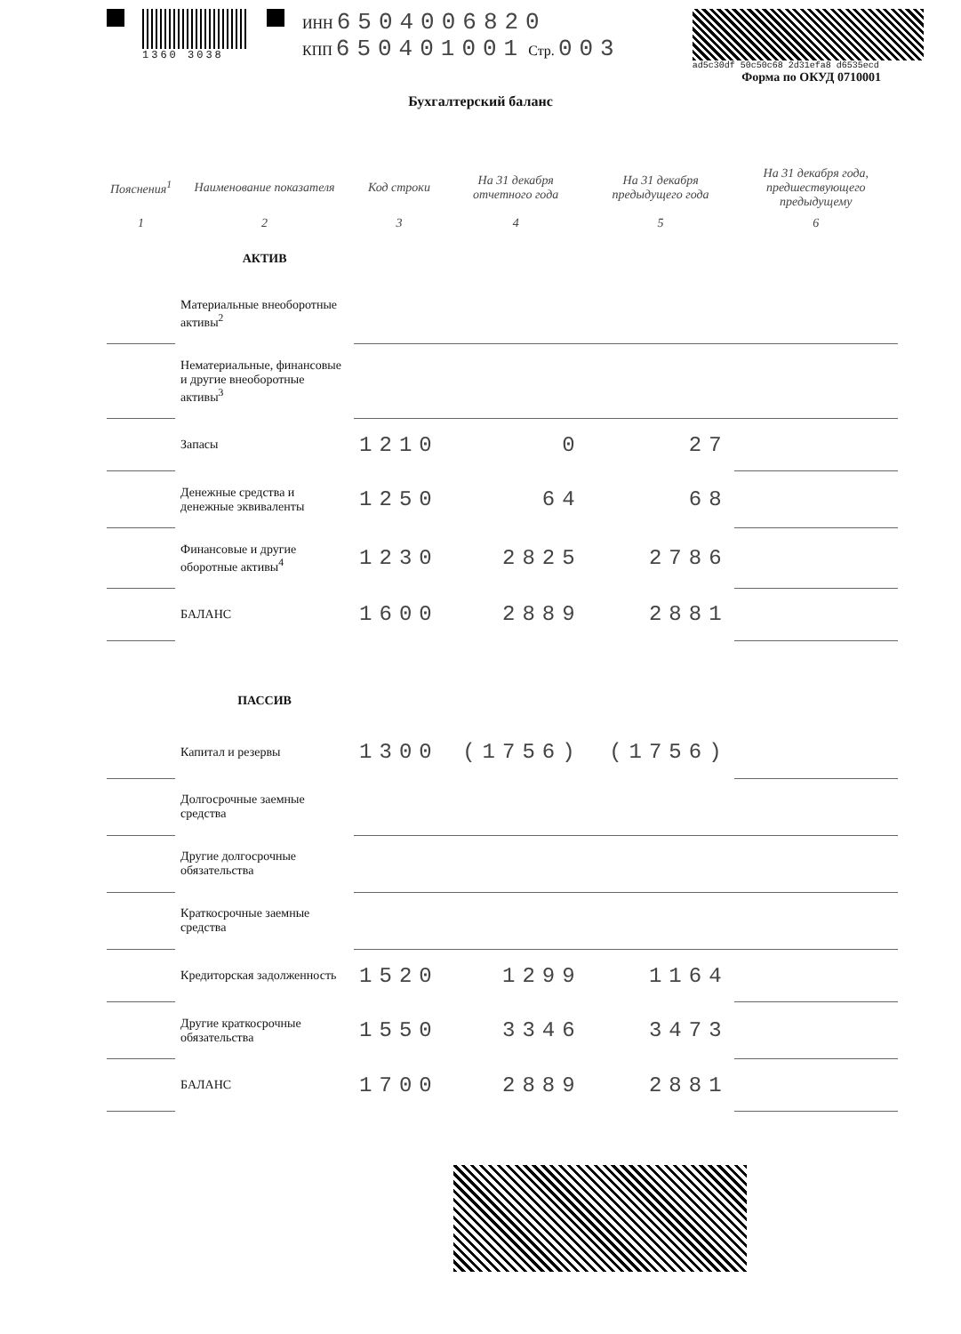1360 3038
ИНН 6504006820
КПП 650401001 Стр. 003
ad5c30df 50c50c68 2d31efa8 d6535ecd
Форма по ОКУД 0710001
Бухгалтерский баланс
| Пояснения<sup>1</sup> | Наименование показателя | Код строки | На 31 декабря отчетного года | На 31 декабря предыдущего года | На 31 декабря года, предшествующего предыдущему |
| --- | --- | --- | --- | --- | --- |
| 1 | 2 | 3 | 4 | 5 | 6 |
| | АКТИВ | | | | |
| | Материальные внеоборотные активы<sup>2</sup> | | | | |
| | Нематериальные, финансовые и другие внеоборотные активы<sup>3</sup> | | | | |
| | Запасы | 1210 | 0 | 27 | |
| | Денежные средства и денежные эквиваленты | 1250 | 64 | 68 | |
| | Финансовые и другие оборотные активы<sup>4</sup> | 1230 | 2825 | 2786 | |
| | БАЛАНС | 1600 | 2889 | 2881 | |
| | ПАССИВ | | | | |
| | Капитал и резервы | 1300 | (1756) | (1756) | |
| | Долгосрочные заемные средства | | | | |
| | Другие долгосрочные обязательства | | | | |
| | Краткосрочные заемные средства | | | | |
| | Кредиторская задолженность | 1520 | 1299 | 1164 | |
| | Другие краткосрочные обязательства | 1550 | 3346 | 3473 | |
| | БАЛАНС | 1700 | 2889 | 2881 | |